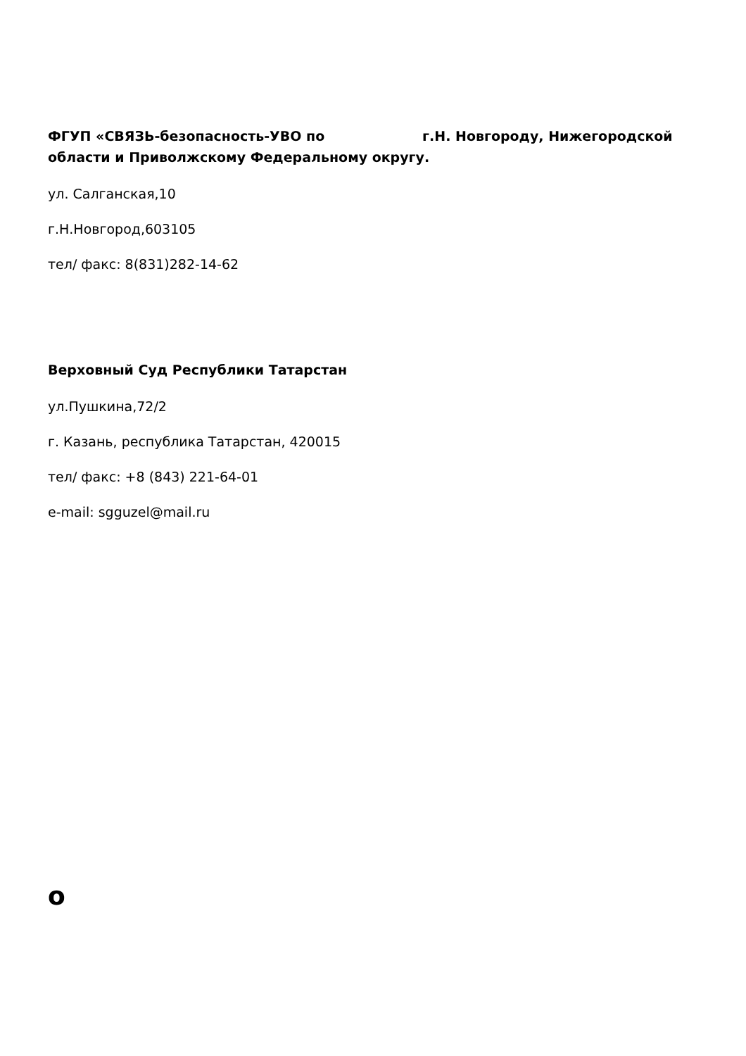ФГУП «СВЯЗЬ-безопасность-УВО по г.Н. Новгороду, Нижегородской области и Приволжскому Федеральному округу.
ул. Салганская,10
г.Н.Новгород,603105
тел/ факс: 8(831)282-14-62
Верховный Суд Республики Татарстан
ул.Пушкина,72/2
г. Казань, республика Татарстан, 420015
тел/ факс: +8 (843) 221-64-01
e-mail: sgguzel@mail.ru
o